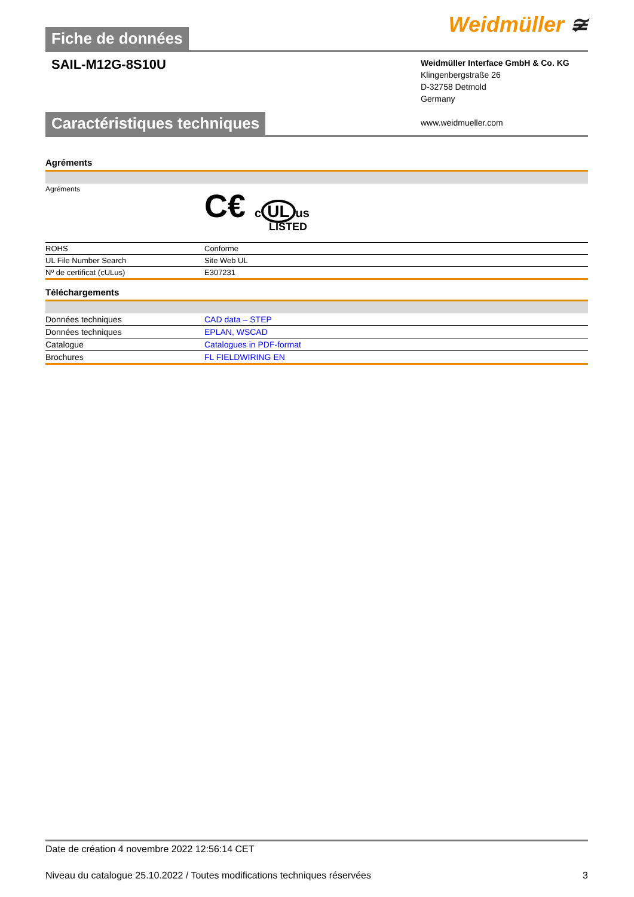Weidmüller ≆
Fiche de données
SAIL-M12G-8S10U
Weidmüller Interface GmbH & Co. KG
Klingenbergstraße 26
D-32758 Detmold
Germany
www.weidmueller.com
Caractéristiques techniques
Agréments
| Agréments | C€ c UL us LISTED |
| ROHS | Conforme |
| UL File Number Search | Site Web UL |
| Nº de certificat (cULus) | E307231 |
Téléchargements
| Données techniques | CAD data – STEP |
| Données techniques | EPLAN, WSCAD |
| Catalogue | Catalogues in PDF-format |
| Brochures | FL FIELDWIRING EN |
Date de création 4 novembre 2022 12:56:14 CET
Niveau du catalogue 25.10.2022 / Toutes modifications techniques réservées 3